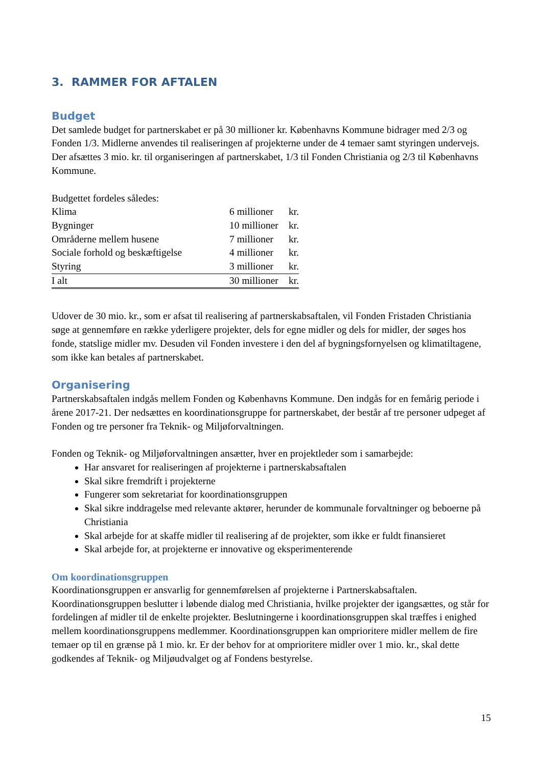3. RAMMER FOR AFTALEN
Budget
Det samlede budget for partnerskabet er på 30 millioner kr. Københavns Kommune bidrager med 2/3 og Fonden 1/3. Midlerne anvendes til realiseringen af projekterne under de 4 temaer samt styringen undervejs. Der afsættes 3 mio. kr. til organiseringen af partnerskabet, 1/3 til Fonden Christiania og 2/3 til Københavns Kommune.
Budgettet fordeles således:
| Klima | 6 millioner | kr. |
| Bygninger | 10 millioner | kr. |
| Områderne mellem husene | 7 millioner | kr. |
| Sociale forhold og beskæftigelse | 4 millioner | kr. |
| Styring | 3 millioner | kr. |
| I alt | 30 millioner | kr. |
Udover de 30 mio. kr., som er afsat til realisering af partnerskabsaftalen, vil Fonden Fristaden Christiania søge at gennemføre en række yderligere projekter, dels for egne midler og dels for midler, der søges hos fonde, statslige midler mv. Desuden vil Fonden investere i den del af bygningsfornyelsen og klimatiltagene, som ikke kan betales af partnerskabet.
Organisering
Partnerskabsaftalen indgås mellem Fonden og Københavns Kommune. Den indgås for en femårig periode i årene 2017-21. Der nedsættes en koordinationsgruppe for partnerskabet, der består af tre personer udpeget af Fonden og tre personer fra Teknik- og Miljøforvaltningen.
Fonden og Teknik- og Miljøforvaltningen ansætter, hver en projektleder som i samarbejde:
Har ansvaret for realiseringen af projekterne i partnerskabsaftalen
Skal sikre fremdrift i projekterne
Fungerer som sekretariat for koordinationsgruppen
Skal sikre inddragelse med relevante aktører, herunder de kommunale forvaltninger og beboerne på Christiania
Skal arbejde for at skaffe midler til realisering af de projekter, som ikke er fuldt finansieret
Skal arbejde for, at projekterne er innovative og eksperimenterende
Om koordinationsgruppen
Koordinationsgruppen er ansvarlig for gennemførelsen af projekterne i Partnerskabsaftalen. Koordinationsgruppen beslutter i løbende dialog med Christiania, hvilke projekter der igangsættes, og står for fordelingen af midler til de enkelte projekter. Beslutningerne i koordinationsgruppen skal træffes i enighed mellem koordinationsgruppens medlemmer. Koordinationsgruppen kan omprioritere midler mellem de fire temaer op til en grænse på 1 mio. kr. Er der behov for at omprioritere midler over 1 mio. kr., skal dette godkendes af Teknik- og Miljøudvalget og af Fondens bestyrelse.
15